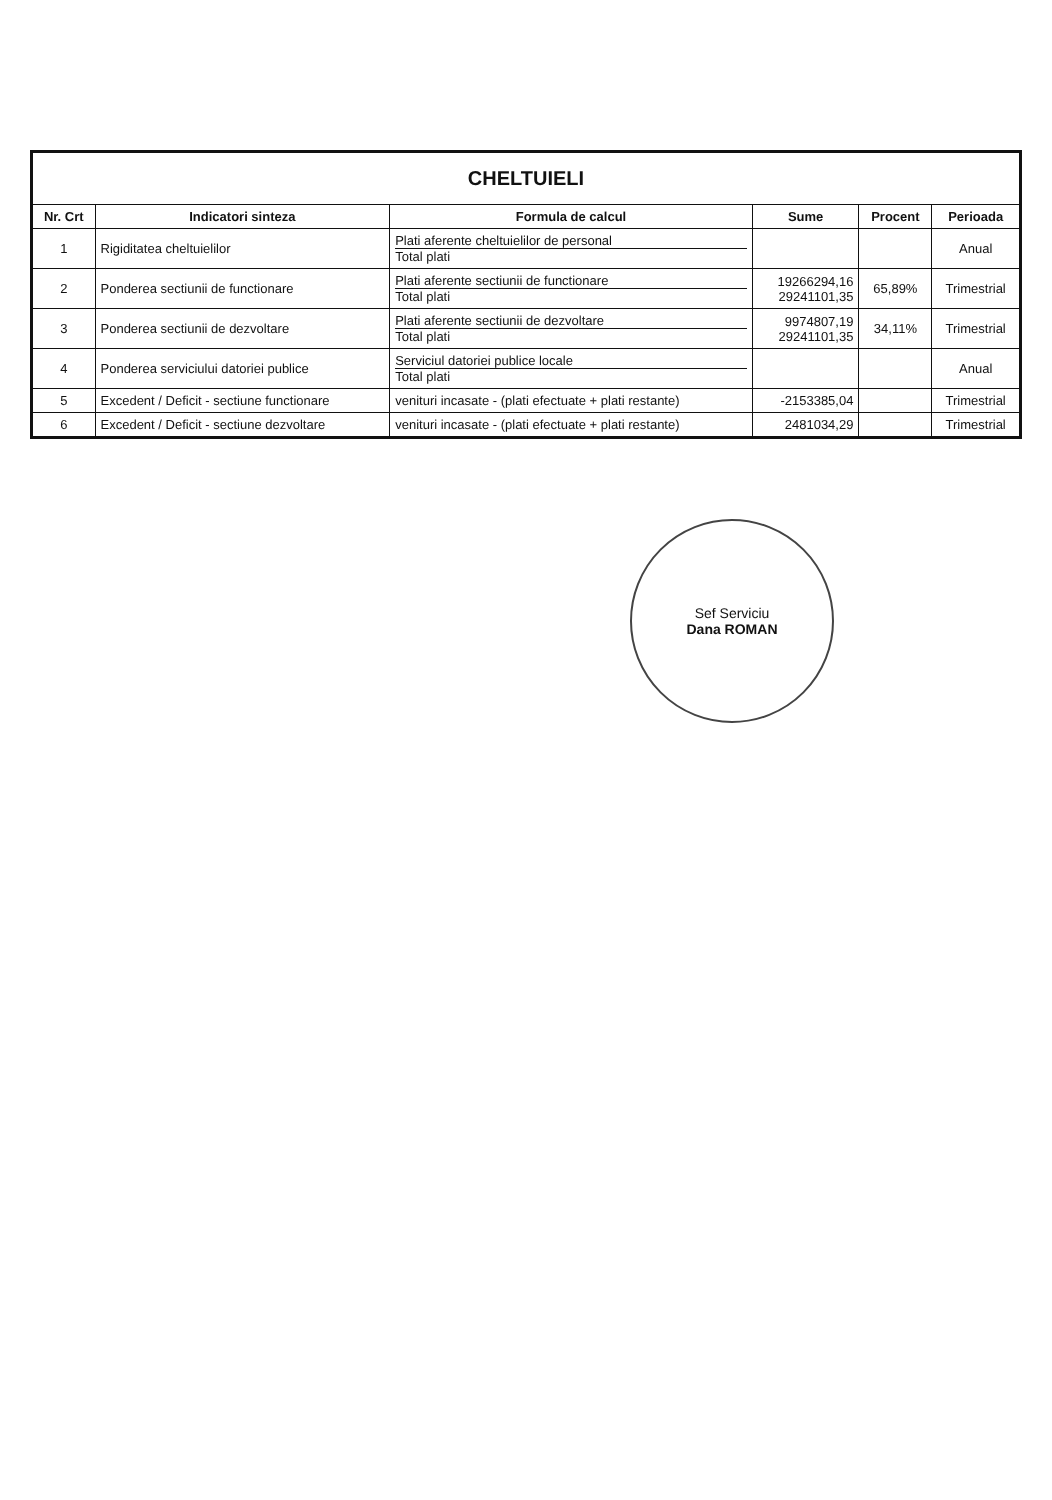| CHELTUIELI | | | | | |
| --- | --- | --- | --- | --- | --- |
| Nr. Crt | Indicatori sinteza | Formula de calcul | Sume | Procent | Perioada |
| 1 | Rigiditatea cheltuielilor | Plati aferente cheltuielilor de personal Total plati | | | Anual |
| 2 | Ponderea sectiunii de functionare | Plati aferente sectiunii de functionare Total plati | 19266294,16 29241101,35 | 65,89% | Trimestrial |
| 3 | Ponderea sectiunii de dezvoltare | Plati aferente sectiunii de dezvoltare Total plati | 9974807,19 29241101,35 | 34,11% | Trimestrial |
| 4 | Ponderea serviciului datoriei publice | Serviciul datoriei publice locale Total plati | | | Anual |
| 5 | Excedent / Deficit - sectiune functionare | venituri incasate - (plati efectuate + plati restante) | -2153385,04 | | Trimestrial |
| 6 | Excedent / Deficit - sectiune dezvoltare | venituri incasate - (plati efectuate + plati restante) | 2481034,29 | | Trimestrial |
Sef Serviciu
Dana ROMAN